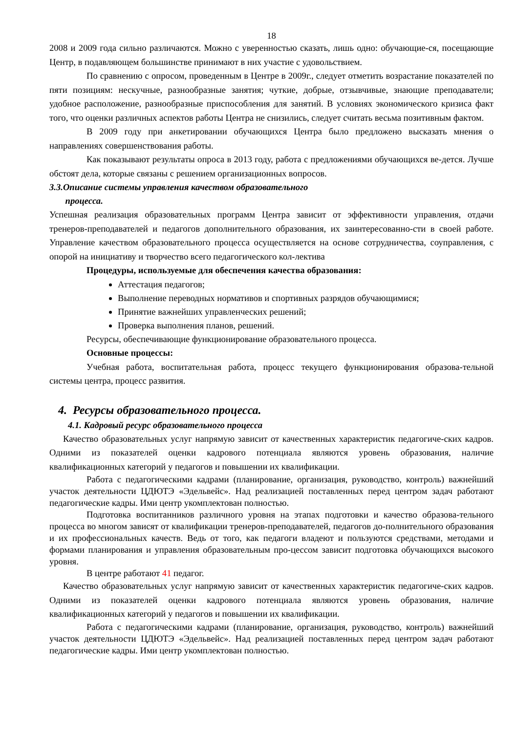18
2008 и 2009 года сильно различаются. Можно с уверенностью сказать, лишь одно: обучающие-ся, посещающие Центр, в подавляющем большинстве принимают в них участие с удовольствием.
По сравнению с опросом, проведенным в Центре в 2009г., следует отметить возрастание показателей по пяти позициям: нескучные, разнообразные занятия; чуткие, добрые, отзывчивые, знающие преподаватели; удобное расположение, разнообразные приспособления для занятий. В условиях экономического кризиса факт того, что оценки различных аспектов работы Центра не снизились, следует считать весьма позитивным фактом.
В 2009 году при анкетировании обучающихся Центра было предложено высказать мнения о направлениях совершенствования работы.
Как показывают результаты опроса в 2013 году, работа с предложениями обучающихся ве-дется. Лучше обстоят дела, которые связаны с решением организационных вопросов.
3.3.Описание системы управления качеством образовательного
процесса.
Успешная реализация образовательных программ Центра зависит от эффективности управления, отдачи тренеров-преподавателей и педагогов дополнительного образования, их заинтересованно-сти в своей работе. Управление качеством образовательного процесса осуществляется на основе сотрудничества, соуправления, с опорой на инициативу и творчество всего педагогического кол-лектива
Процедуры, используемые для обеспечения качества образования:
Аттестация педагогов;
Выполнение переводных нормативов и спортивных разрядов обучающимися;
Принятие важнейших управленческих решений;
Проверка выполнения планов, решений.
Ресурсы, обеспечивающие функционирование образовательного процесса.
Основные процессы:
Учебная работа, воспитательная работа, процесс текущего функционирования образова-тельной системы центра, процесс развития.
4. Ресурсы образовательного процесса.
4.1. Кадровый ресурс образовательного процесса
Качество образовательных услуг напрямую зависит от качественных характеристик педагогиче-ских кадров. Одними из показателей оценки кадрового потенциала являются уровень образования, наличие квалификационных категорий у педагогов и повышении их квалификации.
Работа с педагогическими кадрами (планирование, организация, руководство, контроль) важнейший участок деятельности ЦДЮТЭ «Эдельвейс». Над реализацией поставленных перед центром задач работают педагогические кадры. Ими центр укомплектован полностью.
Подготовка воспитанников различного уровня на этапах подготовки и качество образова-тельного процесса во многом зависят от квалификации тренеров-преподавателей, педагогов до-полнительного образования и их профессиональных качеств. Ведь от того, как педагоги владеют и пользуются средствами, методами и формами планирования и управления образовательным про-цессом зависит подготовка обучающихся высокого уровня.
В центре работают 41 педагог.
Качество образовательных услуг напрямую зависит от качественных характеристик педагогиче-ских кадров. Одними из показателей оценки кадрового потенциала являются уровень образования, наличие квалификационных категорий у педагогов и повышении их квалификации.
Работа с педагогическими кадрами (планирование, организация, руководство, контроль) важнейший участок деятельности ЦДЮТЭ «Эдельвейс». Над реализацией поставленных перед центром задач работают педагогические кадры. Ими центр укомплектован полностью.